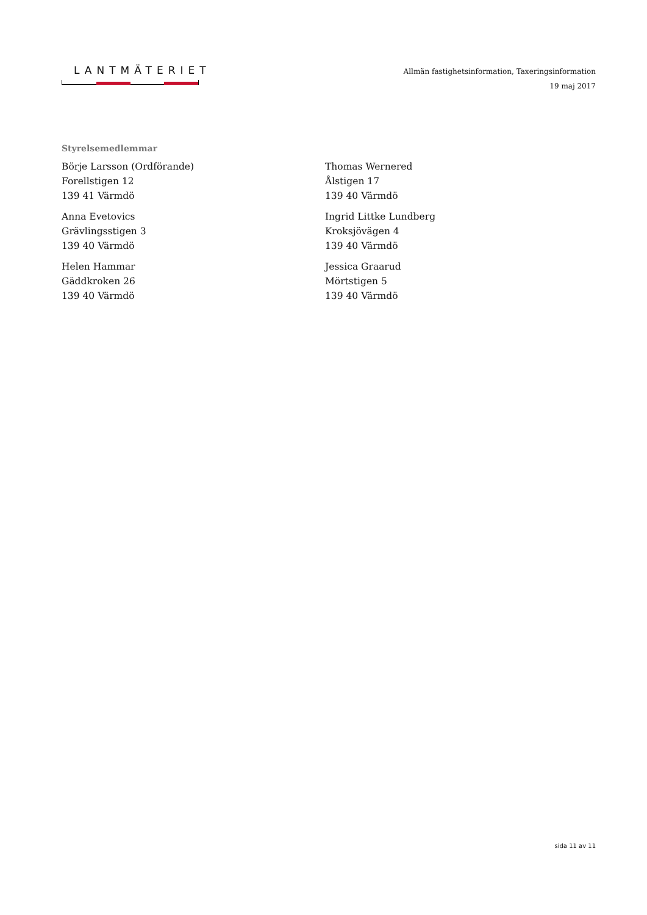LANTMÄTERIET
Allmän fastighetsinformation, Taxeringsinformation
19 maj 2017
Styrelsemedlemmar
Börje Larsson (Ordförande)
Forellstigen 12
139 41 Värmdö
Thomas Wernered
Ålstigen 17
139 40 Värmdö
Anna Evetovics
Grävlingsstigen 3
139 40 Värmdö
Ingrid Littke Lundberg
Kroksjövägen 4
139 40 Värmdö
Helen Hammar
Gäddkroken 26
139 40 Värmdö
Jessica Graarud
Mörtstigen 5
139 40 Värmdö
sida 11 av 11